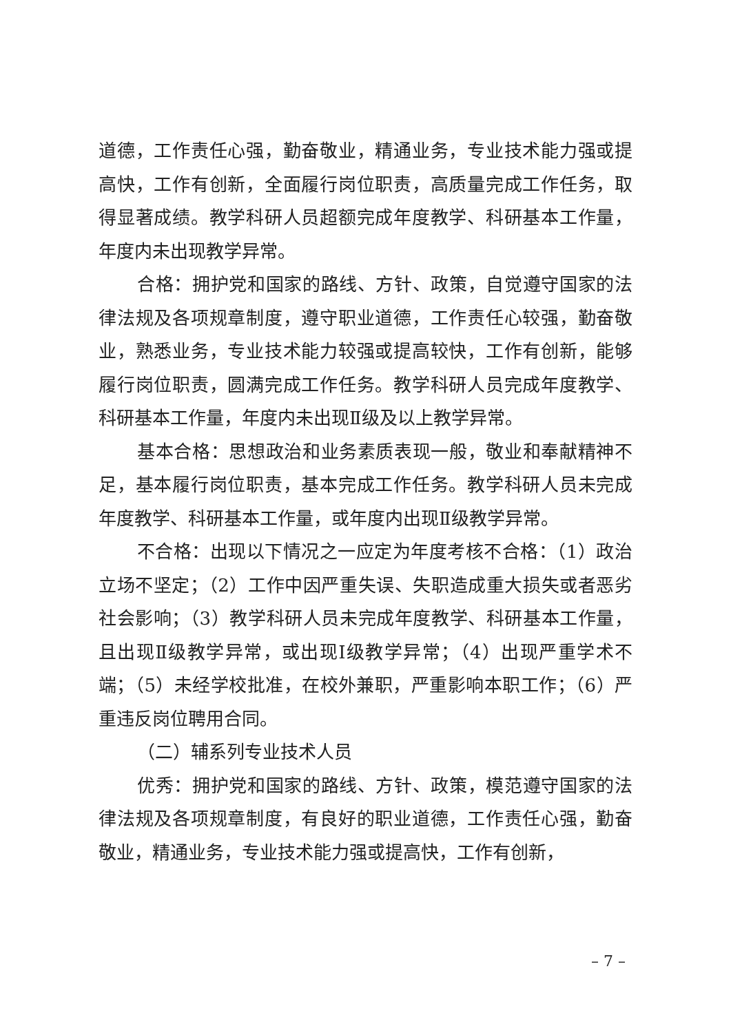道德，工作责任心强，勤奋敬业，精通业务，专业技术能力强或提高快，工作有创新，全面履行岗位职责，高质量完成工作任务，取得显著成绩。教学科研人员超额完成年度教学、科研基本工作量，年度内未出现教学异常。
合格：拥护党和国家的路线、方针、政策，自觉遵守国家的法律法规及各项规章制度，遵守职业道德，工作责任心较强，勤奋敬业，熟悉业务，专业技术能力较强或提高较快，工作有创新，能够履行岗位职责，圆满完成工作任务。教学科研人员完成年度教学、科研基本工作量，年度内未出现Ⅱ级及以上教学异常。
基本合格：思想政治和业务素质表现一般，敬业和奉献精神不足，基本履行岗位职责，基本完成工作任务。教学科研人员未完成年度教学、科研基本工作量，或年度内出现Ⅱ级教学异常。
不合格：出现以下情况之一应定为年度考核不合格：（1）政治立场不坚定；（2）工作中因严重失误、失职造成重大损失或者恶劣社会影响；（3）教学科研人员未完成年度教学、科研基本工作量，且出现Ⅱ级教学异常，或出现Ⅰ级教学异常；（4）出现严重学术不端；（5）未经学校批准，在校外兼职，严重影响本职工作；（6）严重违反岗位聘用合同。
（二）辅系列专业技术人员
优秀：拥护党和国家的路线、方针、政策，模范遵守国家的法律法规及各项规章制度，有良好的职业道德，工作责任心强，勤奋敬业，精通业务，专业技术能力强或提高快，工作有创新，
– 7 –